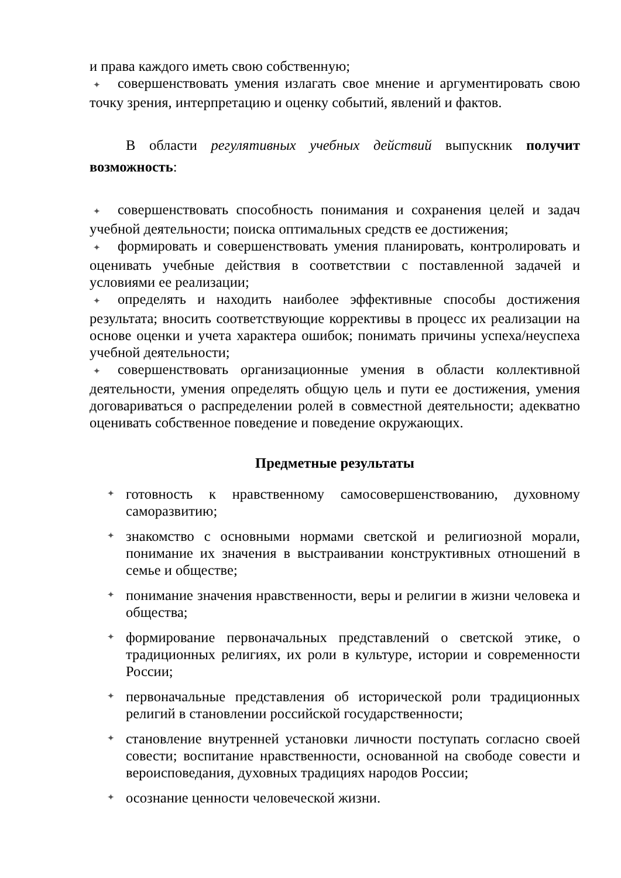и права каждого иметь свою собственную;
✦ совершенствовать умения излагать свое мнение и аргументировать свою точку зрения, интерпретацию и оценку событий, явлений и фактов.
В области регулятивных учебных действий выпускник получит возможность:
✦ совершенствовать способность понимания и сохранения целей и задач учебной деятельности; поиска оптимальных средств ее достижения;
✦ формировать и совершенствовать умения планировать, контролировать и оценивать учебные действия в соответствии с поставленной задачей и условиями ее реализации;
✦ определять и находить наиболее эффективные способы достижения результата; вносить соответствующие коррективы в процесс их реализации на основе оценки и учета характера ошибок; понимать причины успеха/неуспеха учебной деятельности;
✦ совершенствовать организационные умения в области коллективной деятельности, умения определять общую цель и пути ее достижения, умения договариваться о распределении ролей в совместной деятельности; адекватно оценивать собственное поведение и поведение окружающих.
Предметные результаты
✦ готовность к нравственному самосовершенствованию, духовному саморазвитию;
✦ знакомство с основными нормами светской и религиозной морали, понимание их значения в выстраивании конструктивных отношений в семье и обществе;
✦ понимание значения нравственности, веры и религии в жизни человека и общества;
✦ формирование первоначальных представлений о светской этике, о традиционных религиях, их роли в культуре, истории и современности России;
✦ первоначальные представления об исторической роли традиционных религий в становлении российской государственности;
✦ становление внутренней установки личности поступать согласно своей совести; воспитание нравственности, основанной на свободе совести и вероисповедания, духовных традициях народов России;
✦ осознание ценности человеческой жизни.